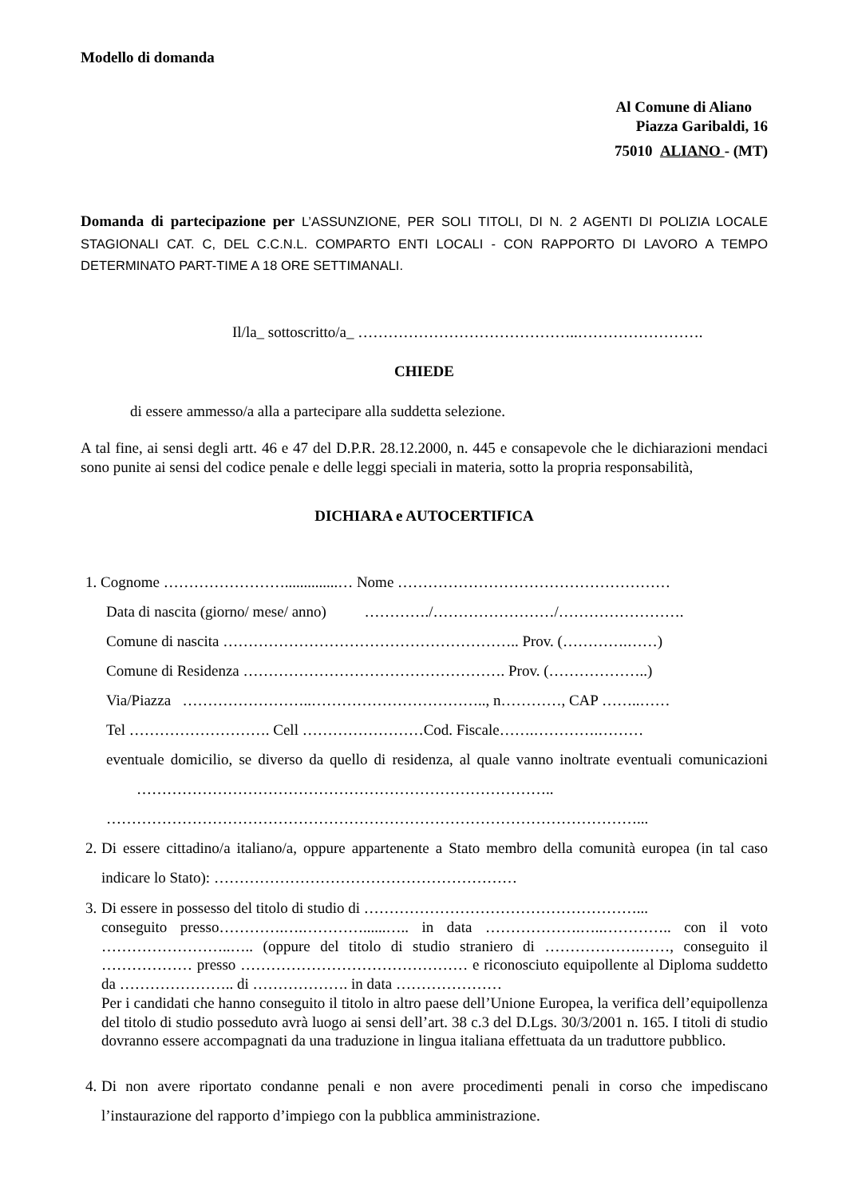Modello di domanda
Al Comune di Aliano
Piazza Garibaldi, 16
75010 ALIANO - (MT)
Domanda di partecipazione per L’ASSUNZIONE, PER SOLI TITOLI, DI N. 2 AGENTI DI POLIZIA LOCALE STAGIONALI CAT. C, DEL C.C.N.L. COMPARTO ENTI LOCALI - CON RAPPORTO DI LAVORO A TEMPO DETERMINATO PART-TIME A 18 ORE SETTIMANALI.
Il/la_ sottoscritto/a_ ……………………………………..…………………….
CHIEDE
di essere ammesso/a alla a partecipare alla suddetta selezione.
A tal fine, ai sensi degli artt. 46 e 47 del D.P.R. 28.12.2000, n. 445 e consapevole che le dichiarazioni mendaci sono punite ai sensi del codice penale e delle leggi speciali in materia, sotto la propria responsabilità,
DICHIARA e AUTOCERTIFICA
1. Cognome ……………………..............… Nome ………………………………………………
Data di nascita (giorno/ mese/ anno) …………./……………………/…………………….
Comune di nascita ………………………………………………….. Prov. (………….……)
Comune di Residenza ……………………………………………. Prov. (………………..)
Via/Piazza ……………………..…………………………….., n…………, CAP ……..……
Tel ………………………. Cell ……………………Cod. Fiscale…….………….………
eventuale domicilio, se diverso da quello di residenza, al quale vanno inoltrate eventuali comunicazioni ………………………………………………………………………..
……………………………………………………………………………………………...
2.
Di essere cittadino/a italiano/a, oppure appartenente a Stato membro della comunità europea (in tal caso indicare lo Stato): ……………………………………………………
3.
Di essere in possesso del titolo di studio di ………………………………………………...
conseguito presso………….….…………......….. in data ……………….…..………….. con il voto ……………………..….. (oppure del titolo di studio straniero di ……………….……, conseguito il ……………… presso ……………………………………… e riconosciuto equipollente al Diploma suddetto da ………………….. di ………………. in data …………………
Per i candidati che hanno conseguito il titolo in altro paese dell’Unione Europea, la verifica dell’equipollenza del titolo di studio posseduto avrà luogo ai sensi dell’art. 38 c.3 del D.Lgs. 30/3/2001 n. 165. I titoli di studio dovranno essere accompagnati da una traduzione in lingua italiana effettuata da un traduttore pubblico.
4.
Di non avere riportato condanne penali e non avere procedimenti penali in corso che impediscano l’instaurazione del rapporto d’impiego con la pubblica amministrazione.